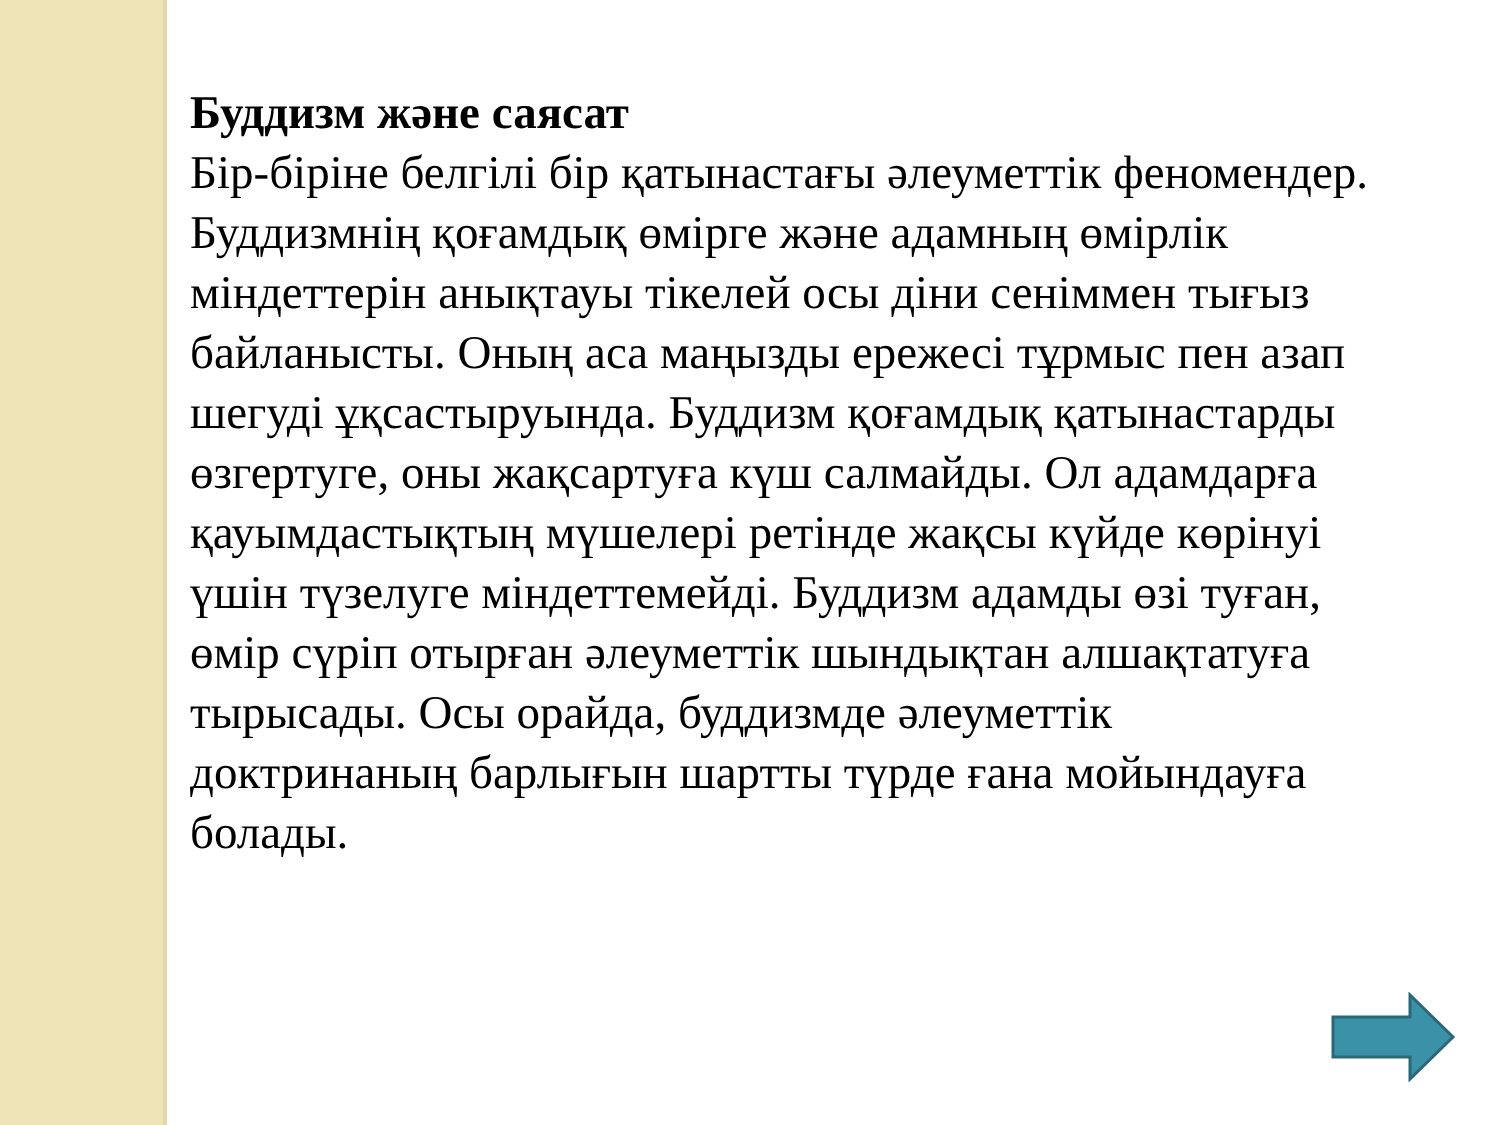Буддизм және саясат
Бір-біріне белгілі бір қатынастағы әлеуметтік феномендер. Буддизмнің қоғамдық өмірге және адамның өмірлік міндеттерін анықтауы тікелей осы діни сеніммен тығыз байланысты. Оның аса маңызды ережесі тұрмыс пен азап шегуді ұқсастыруында. Буддизм қоғамдық қатынастарды өзгертуге, оны жақсартуға күш салмайды. Ол адамдарға қауымдастықтың мүшелері ретінде жақсы күйде көрінуі үшін түзелуге міндеттемейді. Буддизм адамды өзі туған, өмір сүріп отырған әлеуметтік шындықтан алшақтатуға тырысады. Осы орайда, буддизмде әлеуметтік доктринаның барлығын шартты түрде ғана мойындауға болады.